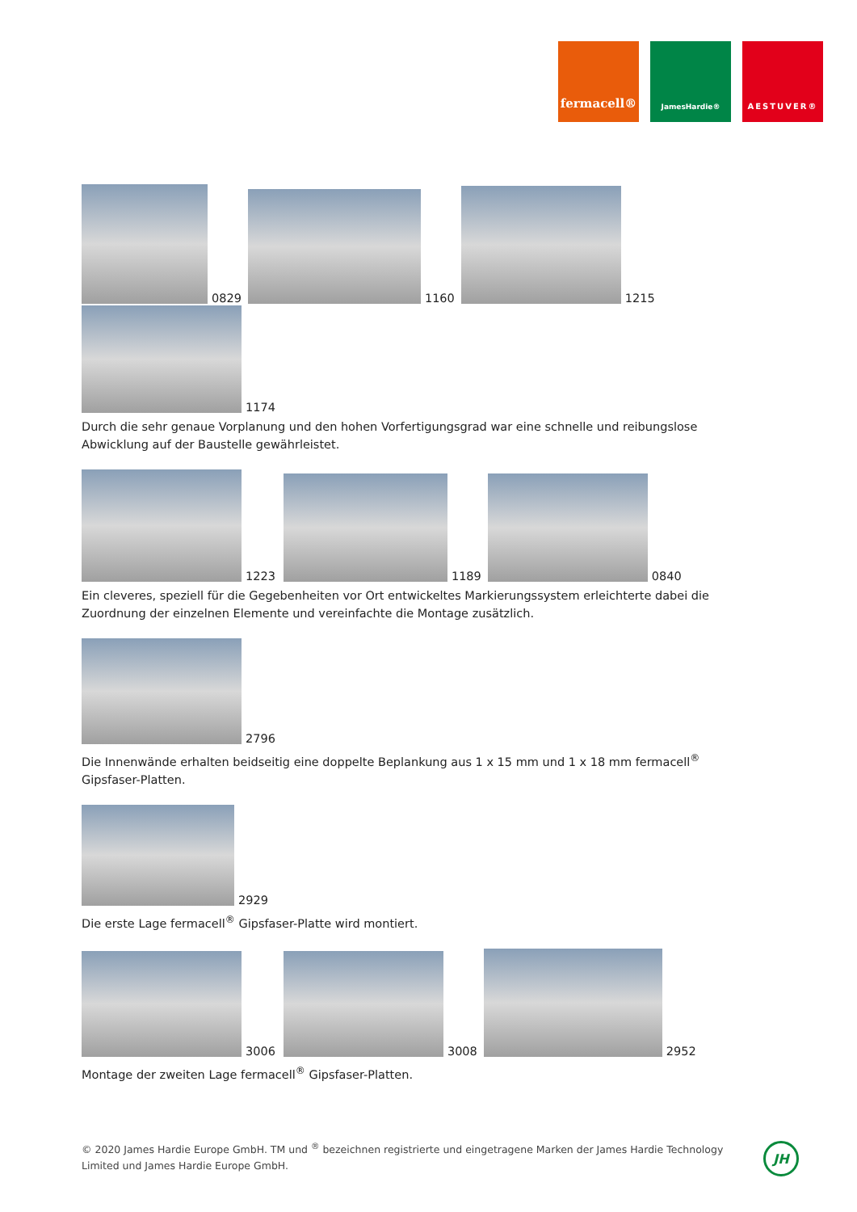fermacell®
JamesHardie® AESTUVER®
0829 1160 1215
1174
Durch die sehr genaue Vorplanung und den hohen Vorfertigungsgrad war eine schnelle und reibungslose Abwicklung auf der Baustelle gewährleistet.
1223 1189 0840
Ein cleveres, speziell für die Gegebenheiten vor Ort entwickeltes Markierungssystem erleichterte dabei die Zuordnung der einzelnen Elemente und vereinfachte die Montage zusätzlich.
2796
Die Innenwände erhalten beidseitig eine doppelte Beplankung aus 1 x 15 mm und 1 x 18 mm fermacell<sup>®</sup> Gipsfaser-Platten.
2929
Die erste Lage fermacell<sup>®</sup> Gipsfaser-Platte wird montiert.
3006 3008 2952
Montage der zweiten Lage fermacell<sup>®</sup> Gipsfaser-Platten.
© 2020 James Hardie Europe GmbH. TM und <sup>®</sup> bezeichnen registrierte und eingetragene Marken der James Hardie Technology Limited und James Hardie Europe GmbH.
JH